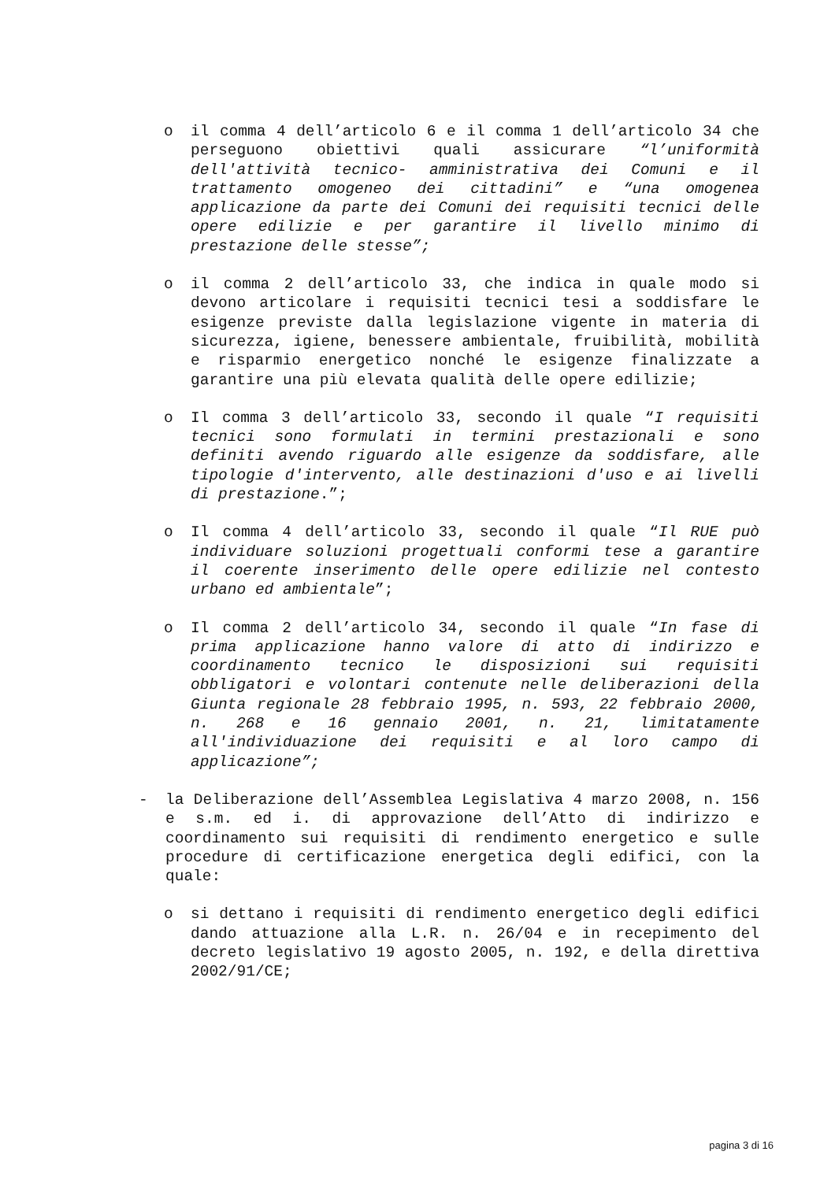o il comma 4 dell’articolo 6 e il comma 1 dell’articolo 34 che perseguono obiettivi quali assicurare “l’uniformità dell'attività tecnico- amministrativa dei Comuni e il trattamento omogeneo dei cittadini” e “una omogenea applicazione da parte dei Comuni dei requisiti tecnici delle opere edilizie e per garantire il livello minimo di prestazione delle stesse”;
o il comma 2 dell’articolo 33, che indica in quale modo si devono articolare i requisiti tecnici tesi a soddisfare le esigenze previste dalla legislazione vigente in materia di sicurezza, igiene, benessere ambientale, fruibilità, mobilità e risparmio energetico nonché le esigenze finalizzate a garantire una più elevata qualità delle opere edilizie;
o Il comma 3 dell’articolo 33, secondo il quale “I requisiti tecnici sono formulati in termini prestazionali e sono definiti avendo riguardo alle esigenze da soddisfare, alle tipologie d'intervento, alle destinazioni d'uso e ai livelli di prestazione.”;
o Il comma 4 dell’articolo 33, secondo il quale “Il RUE può individuare soluzioni progettuali conformi tese a garantire il coerente inserimento delle opere edilizie nel contesto urbano ed ambientale”;
o Il comma 2 dell’articolo 34, secondo il quale “In fase di prima applicazione hanno valore di atto di indirizzo e coordinamento tecnico le disposizioni sui requisiti obbligatori e volontari contenute nelle deliberazioni della Giunta regionale 28 febbraio 1995, n. 593, 22 febbraio 2000, n. 268 e 16 gennaio 2001, n. 21, limitatamente all'individuazione dei requisiti e al loro campo di applicazione”;
- la Deliberazione dell’Assemblea Legislativa 4 marzo 2008, n. 156 e s.m. ed i. di approvazione dell’Atto di indirizzo e coordinamento sui requisiti di rendimento energetico e sulle procedure di certificazione energetica degli edifici, con la quale:
o si dettano i requisiti di rendimento energetico degli edifici dando attuazione alla L.R. n. 26/04 e in recepimento del decreto legislativo 19 agosto 2005, n. 192, e della direttiva 2002/91/CE;
pagina 3 di 16